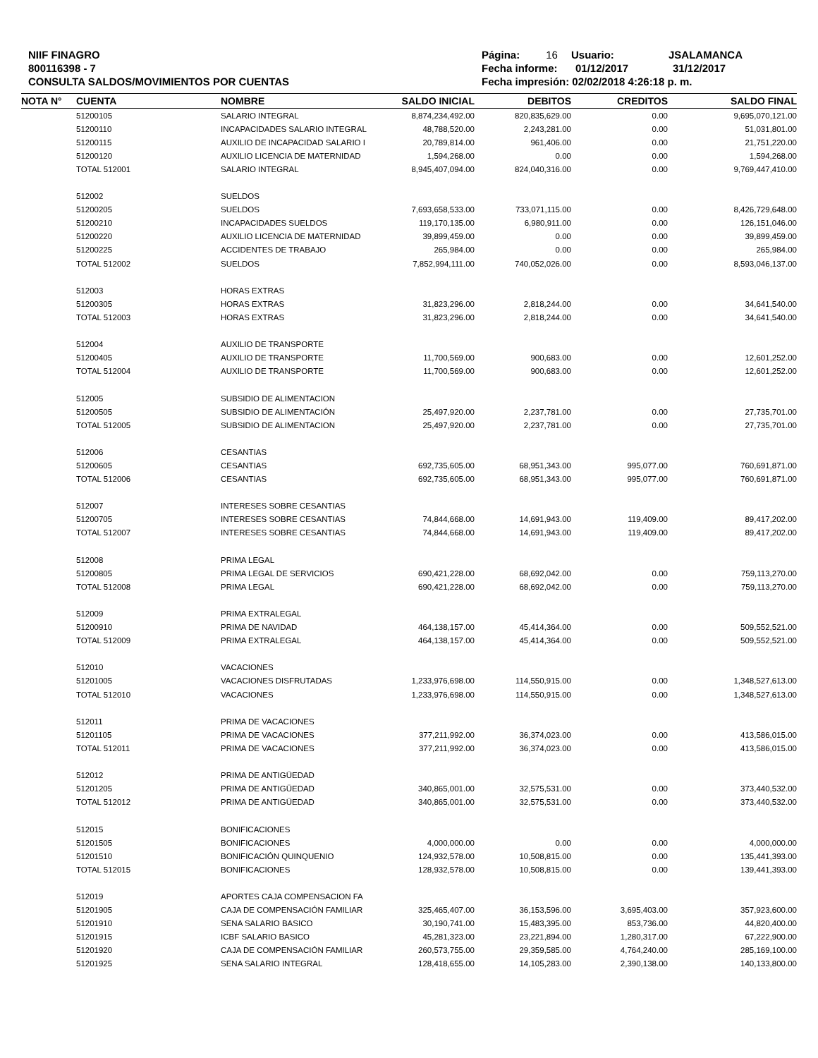NIIF FINAGRO
800116398 - 7
CONSULTA SALDOS/MOVIMIENTOS POR CUENTAS
Página: 16 Usuario: JSALAMANCA
Fecha informe: 01/12/2017 31/12/2017
Fecha impresión: 02/02/2018 4:26:18 p. m.
| NOTA N° | CUENTA | NOMBRE | SALDO INICIAL | DEBITOS | CREDITOS | SALDO FINAL |
| --- | --- | --- | --- | --- | --- | --- |
| | 51200105 | SALARIO INTEGRAL | 8,874,234,492.00 | 820,835,629.00 | 0.00 | 9,695,070,121.00 |
| | 51200110 | INCAPACIDADES SALARIO INTEGRAL | 48,788,520.00 | 2,243,281.00 | 0.00 | 51,031,801.00 |
| | 51200115 | AUXILIO DE INCAPACIDAD SALARIO I | 20,789,814.00 | 961,406.00 | 0.00 | 21,751,220.00 |
| | 51200120 | AUXILIO LICENCIA DE MATERNIDAD | 1,594,268.00 | 0.00 | 0.00 | 1,594,268.00 |
| | TOTAL 512001 | SALARIO INTEGRAL | 8,945,407,094.00 | 824,040,316.00 | 0.00 | 9,769,447,410.00 |
| | 512002 | SUELDOS | | | | |
| | 51200205 | SUELDOS | 7,693,658,533.00 | 733,071,115.00 | 0.00 | 8,426,729,648.00 |
| | 51200210 | INCAPACIDADES SUELDOS | 119,170,135.00 | 6,980,911.00 | 0.00 | 126,151,046.00 |
| | 51200220 | AUXILIO LICENCIA DE MATERNIDAD | 39,899,459.00 | 0.00 | 0.00 | 39,899,459.00 |
| | 51200225 | ACCIDENTES DE TRABAJO | 265,984.00 | 0.00 | 0.00 | 265,984.00 |
| | TOTAL 512002 | SUELDOS | 7,852,994,111.00 | 740,052,026.00 | 0.00 | 8,593,046,137.00 |
| | 512003 | HORAS EXTRAS | | | | |
| | 51200305 | HORAS EXTRAS | 31,823,296.00 | 2,818,244.00 | 0.00 | 34,641,540.00 |
| | TOTAL 512003 | HORAS EXTRAS | 31,823,296.00 | 2,818,244.00 | 0.00 | 34,641,540.00 |
| | 512004 | AUXILIO DE TRANSPORTE | | | | |
| | 51200405 | AUXILIO DE TRANSPORTE | 11,700,569.00 | 900,683.00 | 0.00 | 12,601,252.00 |
| | TOTAL 512004 | AUXILIO DE TRANSPORTE | 11,700,569.00 | 900,683.00 | 0.00 | 12,601,252.00 |
| | 512005 | SUBSIDIO DE ALIMENTACION | | | | |
| | 51200505 | SUBSIDIO DE ALIMENTACIÓN | 25,497,920.00 | 2,237,781.00 | 0.00 | 27,735,701.00 |
| | TOTAL 512005 | SUBSIDIO DE ALIMENTACION | 25,497,920.00 | 2,237,781.00 | 0.00 | 27,735,701.00 |
| | 512006 | CESANTIAS | | | | |
| | 51200605 | CESANTIAS | 692,735,605.00 | 68,951,343.00 | 995,077.00 | 760,691,871.00 |
| | TOTAL 512006 | CESANTIAS | 692,735,605.00 | 68,951,343.00 | 995,077.00 | 760,691,871.00 |
| | 512007 | INTERESES SOBRE CESANTIAS | | | | |
| | 51200705 | INTERESES SOBRE CESANTIAS | 74,844,668.00 | 14,691,943.00 | 119,409.00 | 89,417,202.00 |
| | TOTAL 512007 | INTERESES SOBRE CESANTIAS | 74,844,668.00 | 14,691,943.00 | 119,409.00 | 89,417,202.00 |
| | 512008 | PRIMA LEGAL | | | | |
| | 51200805 | PRIMA LEGAL DE SERVICIOS | 690,421,228.00 | 68,692,042.00 | 0.00 | 759,113,270.00 |
| | TOTAL 512008 | PRIMA LEGAL | 690,421,228.00 | 68,692,042.00 | 0.00 | 759,113,270.00 |
| | 512009 | PRIMA EXTRALEGAL | | | | |
| | 51200910 | PRIMA DE NAVIDAD | 464,138,157.00 | 45,414,364.00 | 0.00 | 509,552,521.00 |
| | TOTAL 512009 | PRIMA EXTRALEGAL | 464,138,157.00 | 45,414,364.00 | 0.00 | 509,552,521.00 |
| | 512010 | VACACIONES | | | | |
| | 51201005 | VACACIONES DISFRUTADAS | 1,233,976,698.00 | 114,550,915.00 | 0.00 | 1,348,527,613.00 |
| | TOTAL 512010 | VACACIONES | 1,233,976,698.00 | 114,550,915.00 | 0.00 | 1,348,527,613.00 |
| | 512011 | PRIMA DE VACACIONES | | | | |
| | 51201105 | PRIMA DE VACACIONES | 377,211,992.00 | 36,374,023.00 | 0.00 | 413,586,015.00 |
| | TOTAL 512011 | PRIMA DE VACACIONES | 377,211,992.00 | 36,374,023.00 | 0.00 | 413,586,015.00 |
| | 512012 | PRIMA DE ANTIGÜEDAD | | | | |
| | 51201205 | PRIMA DE ANTIGÜEDAD | 340,865,001.00 | 32,575,531.00 | 0.00 | 373,440,532.00 |
| | TOTAL 512012 | PRIMA DE ANTIGÜEDAD | 340,865,001.00 | 32,575,531.00 | 0.00 | 373,440,532.00 |
| | 512015 | BONIFICACIONES | | | | |
| | 51201505 | BONIFICACIONES | 4,000,000.00 | 0.00 | 0.00 | 4,000,000.00 |
| | 51201510 | BONIFICACIÓN QUINQUENIO | 124,932,578.00 | 10,508,815.00 | 0.00 | 135,441,393.00 |
| | TOTAL 512015 | BONIFICACIONES | 128,932,578.00 | 10,508,815.00 | 0.00 | 139,441,393.00 |
| | 512019 | APORTES CAJA COMPENSACION FA | | | | |
| | 51201905 | CAJA DE COMPENSACIÓN FAMILIAR | 325,465,407.00 | 36,153,596.00 | 3,695,403.00 | 357,923,600.00 |
| | 51201910 | SENA SALARIO BASICO | 30,190,741.00 | 15,483,395.00 | 853,736.00 | 44,820,400.00 |
| | 51201915 | ICBF SALARIO BASICO | 45,281,323.00 | 23,221,894.00 | 1,280,317.00 | 67,222,900.00 |
| | 51201920 | CAJA DE COMPENSACIÓN FAMILIAR | 260,573,755.00 | 29,359,585.00 | 4,764,240.00 | 285,169,100.00 |
| | 51201925 | SENA SALARIO INTEGRAL | 128,418,655.00 | 14,105,283.00 | 2,390,138.00 | 140,133,800.00 |